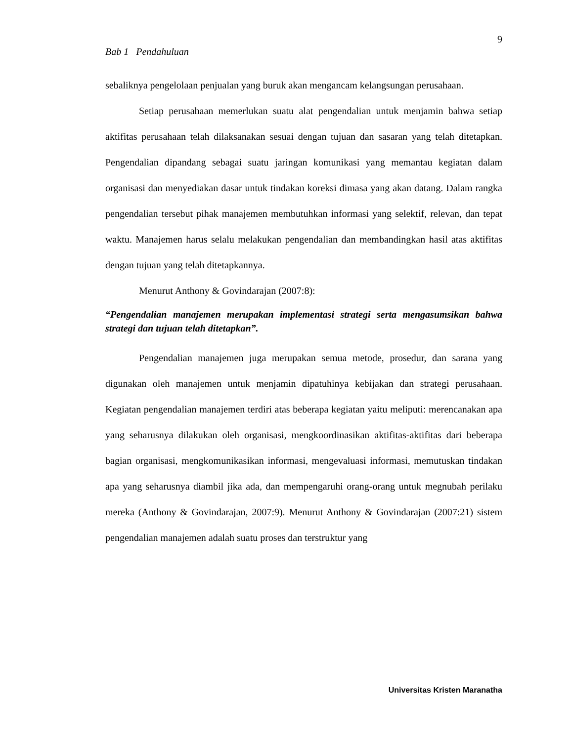9
Bab 1 Pendahuluan
sebaliknya pengelolaan penjualan yang buruk akan mengancam kelangsungan perusahaan.
Setiap perusahaan memerlukan suatu alat pengendalian untuk menjamin bahwa setiap aktifitas perusahaan telah dilaksanakan sesuai dengan tujuan dan sasaran yang telah ditetapkan. Pengendalian dipandang sebagai suatu jaringan komunikasi yang memantau kegiatan dalam organisasi dan menyediakan dasar untuk tindakan koreksi dimasa yang akan datang. Dalam rangka pengendalian tersebut pihak manajemen membutuhkan informasi yang selektif, relevan, dan tepat waktu. Manajemen harus selalu melakukan pengendalian dan membandingkan hasil atas aktifitas dengan tujuan yang telah ditetapkannya.
Menurut Anthony & Govindarajan (2007:8):
“Pengendalian manajemen merupakan implementasi strategi serta mengasumsikan bahwa strategi dan tujuan telah ditetapkan”.
Pengendalian manajemen juga merupakan semua metode, prosedur, dan sarana yang digunakan oleh manajemen untuk menjamin dipatuhinya kebijakan dan strategi perusahaan. Kegiatan pengendalian manajemen terdiri atas beberapa kegiatan yaitu meliputi: merencanakan apa yang seharusnya dilakukan oleh organisasi, mengkoordinasikan aktifitas-aktifitas dari beberapa bagian organisasi, mengkomunikasikan informasi, mengevaluasi informasi, memutuskan tindakan apa yang seharusnya diambil jika ada, dan mempengaruhi orang-orang untuk megnubah perilaku mereka (Anthony & Govindarajan, 2007:9). Menurut Anthony & Govindarajan (2007:21) sistem pengendalian manajemen adalah suatu proses dan terstruktur yang
Universitas Kristen Maranatha